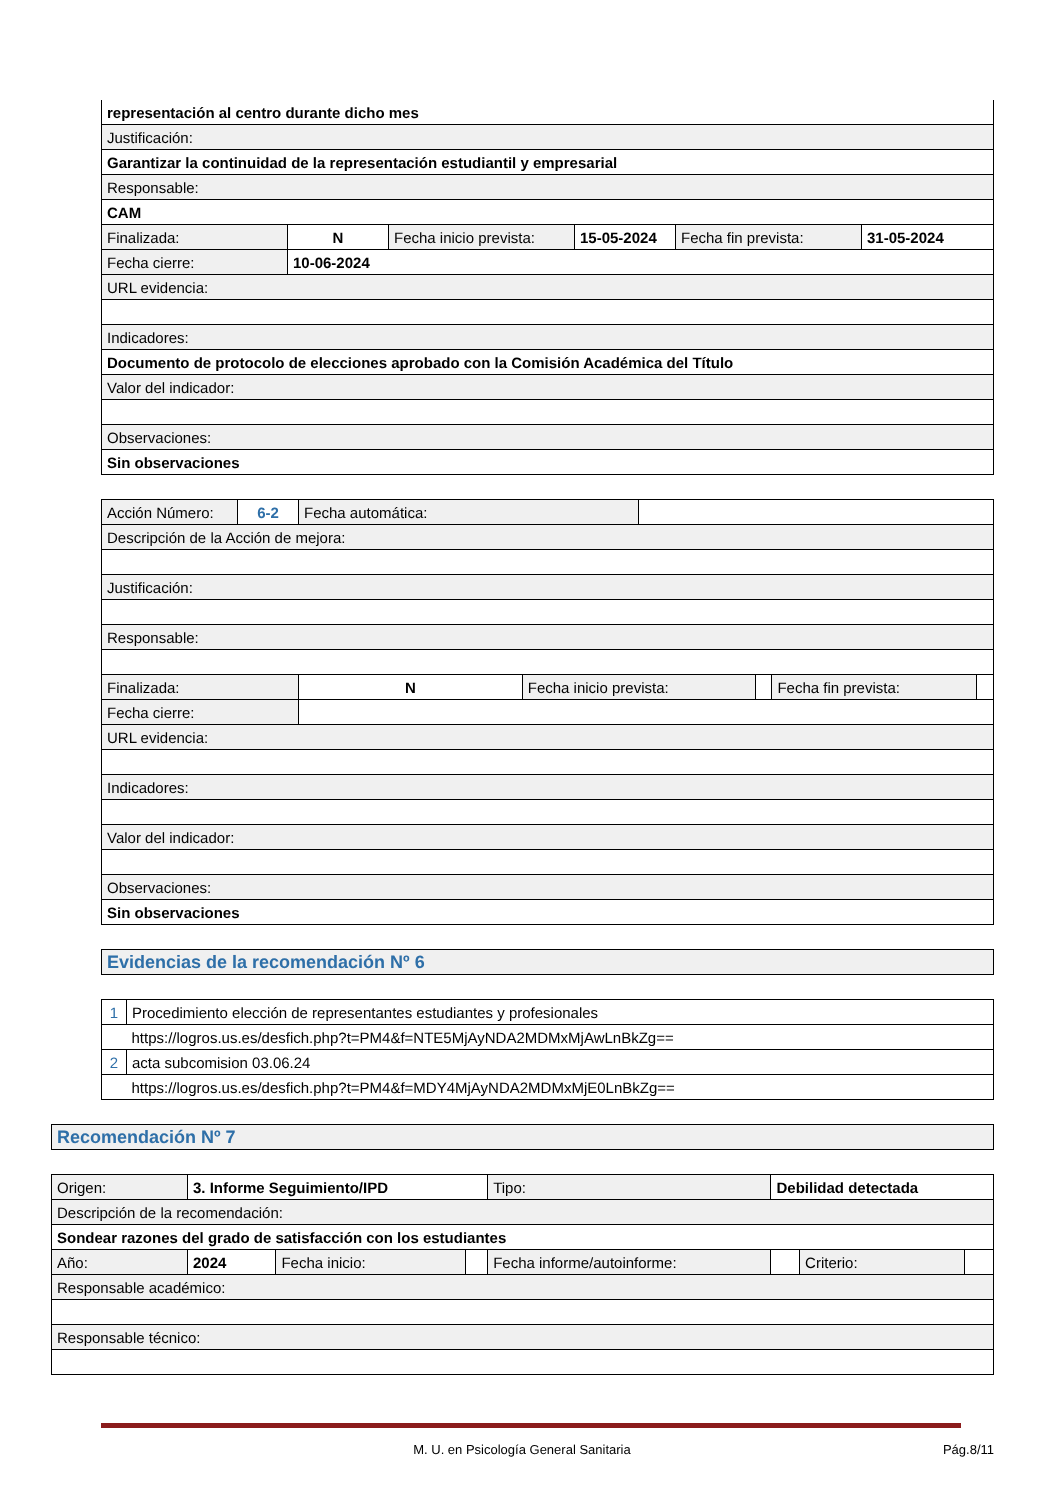| representación al centro durante dicho mes | | | | | |
| Justificación: | | | | | |
| Garantizar la continuidad de la representación estudiantil y empresarial | | | | | |
| Responsable: | | | | | |
| CAM | | | | | |
| Finalizada: | N | Fecha inicio prevista: | 15-05-2024 | Fecha fin prevista: | 31-05-2024 |
| Fecha cierre: | 10-06-2024 | | | | |
| URL evidencia: | | | | | |
| Indicadores: | | | | | |
| Documento de protocolo de elecciones aprobado con la Comisión Académica del Título | | | | | |
| Valor del indicador: | | | | | |
| Observaciones: | | | | | |
| Sin observaciones | | | | | |
| Acción Número: | 6-2 | Fecha automática: | | | | | |
| Descripción de la Acción de mejora: | | | | | | | |
| Justificación: | | | | | | | |
| Responsable: | | | | | | | |
| Finalizada: | | N | Fecha inicio prevista: | | | Fecha fin prevista: | |
| Fecha cierre: | | | | | | | |
| URL evidencia: | | | | | | | |
| Indicadores: | | | | | | | |
| Valor del indicador: | | | | | | | |
| Observaciones: | | | | | | | |
| Sin observaciones | | | | | | | |
| Evidencias de la recomendación Nº 6 |
| 1 | Procedimiento elección de representantes estudiantes y profesionales |
| | https://logros.us.es/desfich.php?t=PM4&f=NTE5MjAyNDA2MDMxMjAwLnBkZg== |
| 2 | acta subcomision 03.06.24 |
| | https://logros.us.es/desfich.php?t=PM4&f=MDY4MjAyNDA2MDMxMjE0LnBkZg== |
| Recomendación Nº 7 |
| Origen: | 3. Informe Seguimiento/IPD | | | Tipo: | Debilidad detectada | | |
| Descripción de la recomendación: | | | | | | | |
| Sondear razones del grado de satisfacción con los estudiantes | | | | | | | |
| Año: | 2024 | Fecha inicio: | | Fecha informe/autoinforme: | | Criterio: | |
| Responsable académico: | | | | | | | |
| Responsable técnico: | | | | | | | |
M. U. en Psicología General Sanitaria Pág.8/11